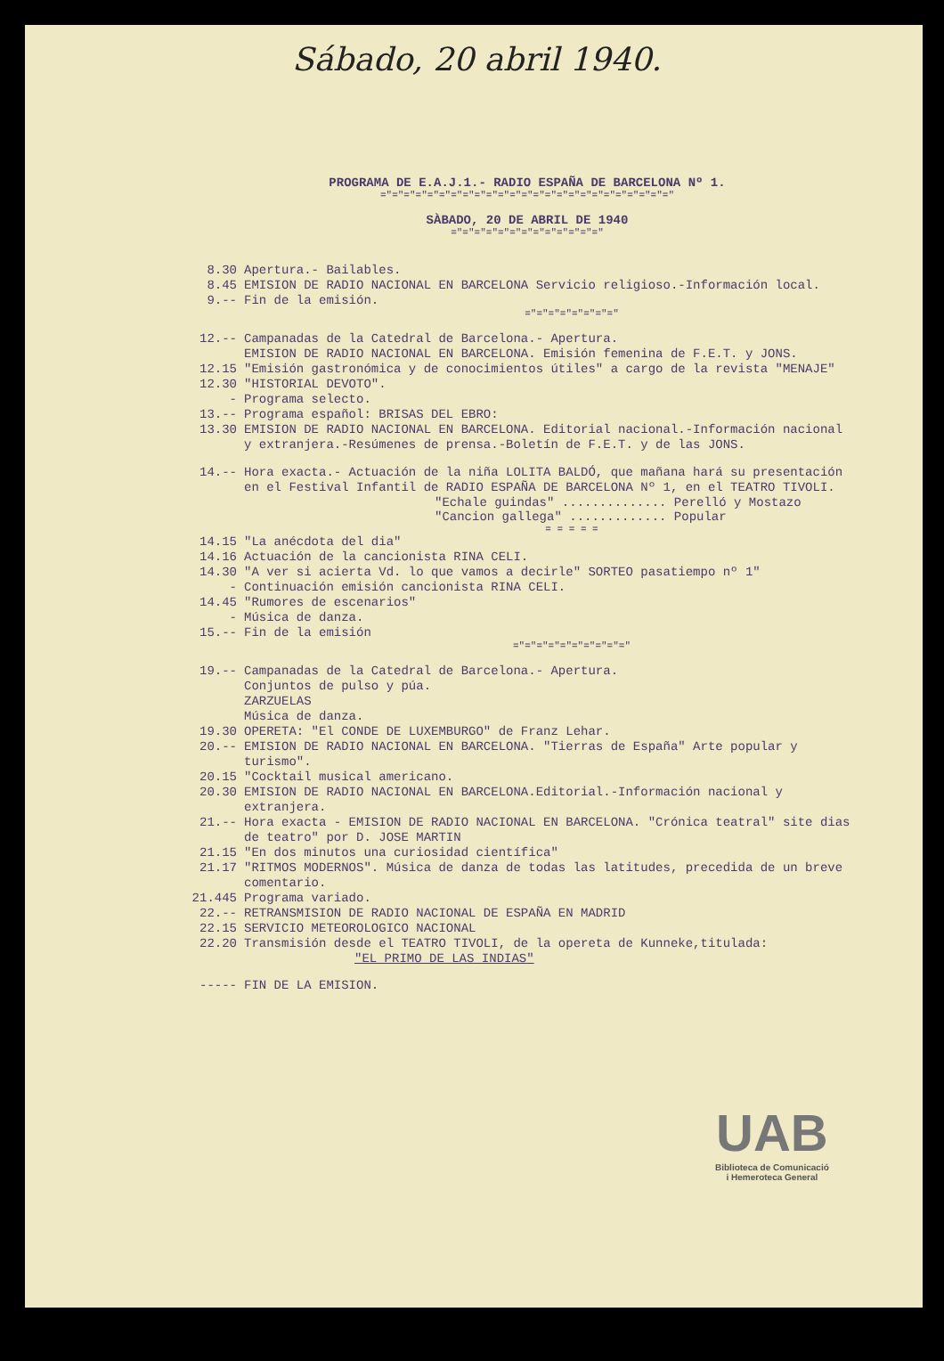Sábado, 20 abril 1940.
PROGRAMA DE E.A.J.1.- RADIO ESPAÑA DE BARCELONA Nº 1.
="="="="="="="="="="="="="="="="="="="="="="="="="
SÀBADO, 20 DE ABRIL DE 1940
="="="="="="="="="="="="="
8.30 Apertura.- Bailables.
8.45 EMISION DE RADIO NACIONAL EN BARCELONA Servicio religioso.-Información local.
9.-- Fin de la emisión.
="="="="="="="="
12.-- Campanadas de la Catedral de Barcelona.- Apertura.
EMISION DE RADIO NACIONAL EN BARCELONA. Emisión femenina de F.E.T. y JONS.
12.15 "Emisión gastronómica y de conocimientos útiles" a cargo de la revista "MENAJE"
12.30 "HISTORIAL DEVOTO".
- Programa selecto.
13.-- Programa español: BRISAS DEL EBRO:
13.30 EMISION DE RADIO NACIONAL EN BARCELONA. Editorial nacional.-Información nacional y extranjera.-Resúmenes de prensa.-Boletín de F.E.T. y de las JONS.
14.-- Hora exacta.- Actuación de la niña LOLITA BALDÓ, que mañana hará su presentación en el Festival Infantil de RADIO ESPAÑA DE BARCELONA Nº 1, en el TEATRO TIVOLI.
"Echale guindas" .............. Perelló y Mostazo
"Cancion gallega" ............. Popular
= = = = =
14.15 "La anécdota del dia"
14.16 Actuación de la cancionista RINA CELI.
14.30 "A ver si acierta Vd. lo que vamos a decirle" SORTEO pasatiempo nº 1"
- Continuación emisión cancionista RINA CELI.
14.45 "Rumores de escenarios"
- Música de danza.
15.-- Fin de la emisión
="="="="="="="="="="
19.-- Campanadas de la Catedral de Barcelona.- Apertura.
Conjuntos de pulso y púa.
ZARZUELAS
Música de danza.
19.30 OPERETA: "El CONDE DE LUXEMBURGO" de Franz Lehar.
20.-- EMISION DE RADIO NACIONAL EN BARCELONA. "Tierras de España" Arte popular y turismo".
20.15 "Cocktail musical americano.
20.30 EMISION DE RADIO NACIONAL EN BARCELONA.Editorial.-Información nacional y extranjera.
21.-- Hora exacta - EMISION DE RADIO NACIONAL EN BARCELONA. "Crónica teatral" site dias de teatro" por D. JOSE MARTIN
21.15 "En dos minutos una curiosidad científica"
21.17 "RITMOS MODERNOS". Música de danza de todas las latitudes, precedida de un breve comentario.
21.445 Programa variado.
22.-- RETRANSMISION DE RADIO NACIONAL DE ESPAÑA EN MADRID
22.15 SERVICIO METEOROLOGICO NACIONAL
22.20 Transmisión desde el TEATRO TIVOLI, de la opereta de Kunneke,titulada:
"EL PRIMO DE LAS INDIAS"
----- FIN DE LA EMISION.
UAB
Biblioteca de Comunicació
i Hemeroteca General